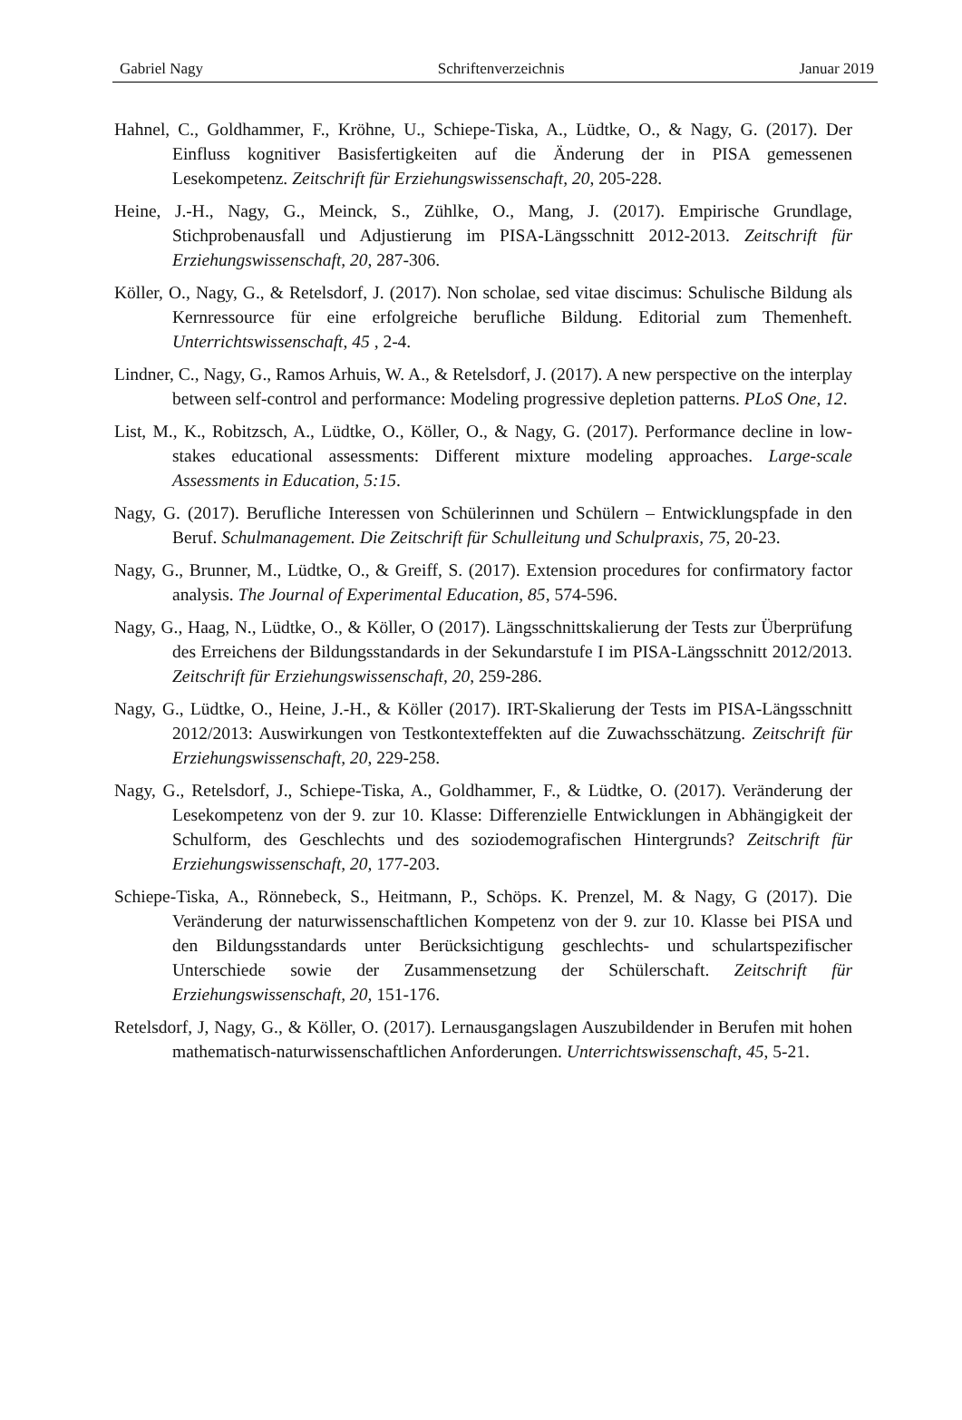Gabriel Nagy Schriftenverzeichnis Januar 2019
Hahnel, C., Goldhammer, F., Kröhne, U., Schiepe-Tiska, A., Lüdtke, O., & Nagy, G. (2017). Der Einfluss kognitiver Basisfertigkeiten auf die Änderung der in PISA gemessenen Lesekompetenz. Zeitschrift für Erziehungswissenschaft, 20, 205-228.
Heine, J.-H., Nagy, G., Meinck, S., Zühlke, O., Mang, J. (2017). Empirische Grundlage, Stichprobenausfall und Adjustierung im PISA-Längsschnitt 2012-2013. Zeitschrift für Erziehungswissenschaft, 20, 287-306.
Köller, O., Nagy, G., & Retelsdorf, J. (2017). Non scholae, sed vitae discimus: Schulische Bildung als Kernressource für eine erfolgreiche berufliche Bildung. Editorial zum Themenheft. Unterrichtswissenschaft, 45 , 2-4.
Lindner, C., Nagy, G., Ramos Arhuis, W. A., & Retelsdorf, J. (2017). A new perspective on the interplay between self-control and performance: Modeling progressive depletion patterns. PLoS One, 12.
List, M., K., Robitzsch, A., Lüdtke, O., Köller, O., & Nagy, G. (2017). Performance decline in low-stakes educational assessments: Different mixture modeling approaches. Large-scale Assessments in Education, 5:15.
Nagy, G. (2017). Berufliche Interessen von Schülerinnen und Schülern – Entwicklungspfade in den Beruf. Schulmanagement. Die Zeitschrift für Schulleitung und Schulpraxis, 75, 20-23.
Nagy, G., Brunner, M., Lüdtke, O., & Greiff, S. (2017). Extension procedures for confirmatory factor analysis. The Journal of Experimental Education, 85, 574-596.
Nagy, G., Haag, N., Lüdtke, O., & Köller, O (2017). Längsschnittskalierung der Tests zur Überprüfung des Erreichens der Bildungsstandards in der Sekundarstufe I im PISA-Längsschnitt 2012/2013. Zeitschrift für Erziehungswissenschaft, 20, 259-286.
Nagy, G., Lüdtke, O., Heine, J.-H., & Köller (2017). IRT-Skalierung der Tests im PISA-Längsschnitt 2012/2013: Auswirkungen von Testkontexteffekten auf die Zuwachsschätzung. Zeitschrift für Erziehungswissenschaft, 20, 229-258.
Nagy, G., Retelsdorf, J., Schiepe-Tiska, A., Goldhammer, F., & Lüdtke, O. (2017). Veränderung der Lesekompetenz von der 9. zur 10. Klasse: Differenzielle Entwicklungen in Abhängigkeit der Schulform, des Geschlechts und des soziodemografischen Hintergrunds? Zeitschrift für Erziehungswissenschaft, 20, 177-203.
Schiepe-Tiska, A., Rönnebeck, S., Heitmann, P., Schöps. K. Prenzel, M. & Nagy, G (2017). Die Veränderung der naturwissenschaftlichen Kompetenz von der 9. zur 10. Klasse bei PISA und den Bildungsstandards unter Berücksichtigung geschlechts- und schulartspezifischer Unterschiede sowie der Zusammensetzung der Schülerschaft. Zeitschrift für Erziehungswissenschaft, 20, 151-176.
Retelsdorf, J, Nagy, G., & Köller, O. (2017). Lernausgangslagen Auszubildender in Berufen mit hohen mathematisch-naturwissenschaftlichen Anforderungen. Unterrichtswissenschaft, 45, 5-21.